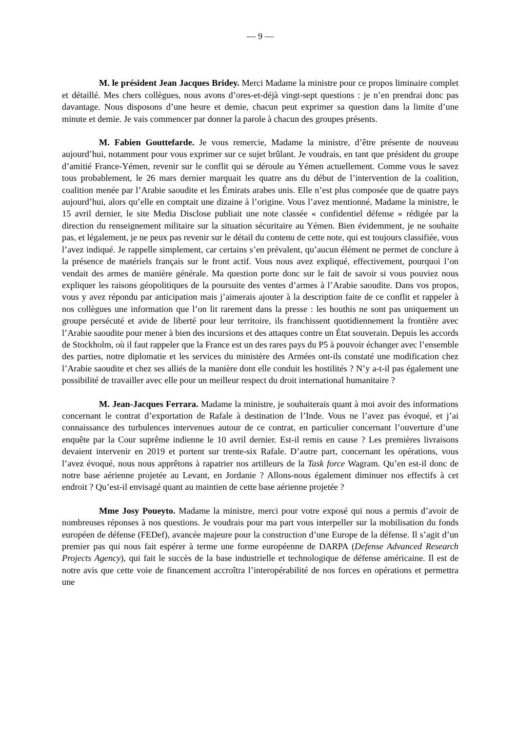— 9 —
M. le président Jean Jacques Bridey. Merci Madame la ministre pour ce propos liminaire complet et détaillé. Mes chers collègues, nous avons d’ores-et-déjà vingt-sept questions : je n’en prendrai donc pas davantage. Nous disposons d’une heure et demie, chacun peut exprimer sa question dans la limite d’une minute et demie. Je vais commencer par donner la parole à chacun des groupes présents.
M. Fabien Gouttefarde. Je vous remercie, Madame la ministre, d’être présente de nouveau aujourd’hui, notamment pour vous exprimer sur ce sujet brûlant. Je voudrais, en tant que président du groupe d’amitié France-Yémen, revenir sur le conflit qui se déroule au Yémen actuellement. Comme vous le savez tous probablement, le 26 mars dernier marquait les quatre ans du début de l’intervention de la coalition, coalition menée par l’Arabie saoudite et les Émirats arabes unis. Elle n’est plus composée que de quatre pays aujourd’hui, alors qu’elle en comptait une dizaine à l’origine. Vous l’avez mentionné, Madame la ministre, le 15 avril dernier, le site Media Disclose publiait une note classée « confidentiel défense » rédigée par la direction du renseignement militaire sur la situation sécuritaire au Yémen. Bien évidemment, je ne souhaite pas, et légalement, je ne peux pas revenir sur le détail du contenu de cette note, qui est toujours classifiée, vous l’avez indiqué. Je rappelle simplement, car certains s’en prévalent, qu’aucun élément ne permet de conclure à la présence de matériels français sur le front actif. Vous nous avez expliqué, effectivement, pourquoi l’on vendait des armes de manière générale. Ma question porte donc sur le fait de savoir si vous pouviez nous expliquer les raisons géopolitiques de la poursuite des ventes d’armes à l’Arabie saoudite. Dans vos propos, vous y avez répondu par anticipation mais j’aimerais ajouter à la description faite de ce conflit et rappeler à nos collègues une information que l’on lit rarement dans la presse : les houthis ne sont pas uniquement un groupe persécuté et avide de liberté pour leur territoire, ils franchissent quotidiennement la frontière avec l’Arabie saoudite pour mener à bien des incursions et des attaques contre un État souverain. Depuis les accords de Stockholm, où il faut rappeler que la France est un des rares pays du P5 à pouvoir échanger avec l’ensemble des parties, notre diplomatie et les services du ministère des Armées ont-ils constaté une modification chez l’Arabie saoudite et chez ses alliés de la manière dont elle conduit les hostilités ? N’y a-t-il pas également une possibilité de travailler avec elle pour un meilleur respect du droit international humanitaire ?
M. Jean-Jacques Ferrara. Madame la ministre, je souhaiterais quant à moi avoir des informations concernant le contrat d’exportation de Rafale à destination de l’Inde. Vous ne l’avez pas évoqué, et j’ai connaissance des turbulences intervenues autour de ce contrat, en particulier concernant l’ouverture d’une enquête par la Cour suprême indienne le 10 avril dernier. Est-il remis en cause ? Les premières livraisons devaient intervenir en 2019 et portent sur trente-six Rafale. D’autre part, concernant les opérations, vous l’avez évoqué, nous nous apprêtons à rapatrier nos artilleurs de la Task force Wagram. Qu’en est-il donc de notre base aérienne projetée au Levant, en Jordanie ? Allons-nous également diminuer nos effectifs à cet endroit ? Qu’est-il envisagé quant au maintien de cette base aérienne projetée ?
Mme Josy Poueyto. Madame la ministre, merci pour votre exposé qui nous a permis d’avoir de nombreuses réponses à nos questions. Je voudrais pour ma part vous interpeller sur la mobilisation du fonds européen de défense (FEDef), avancée majeure pour la construction d’une Europe de la défense. Il s’agit d’un premier pas qui nous fait espérer à terme une forme européenne de DARPA (Defense Advanced Research Projects Agency), qui fait le succès de la base industrielle et technologique de défense américaine. Il est de notre avis que cette voie de financement accroîtra l’interopérabilité de nos forces en opérations et permettra une